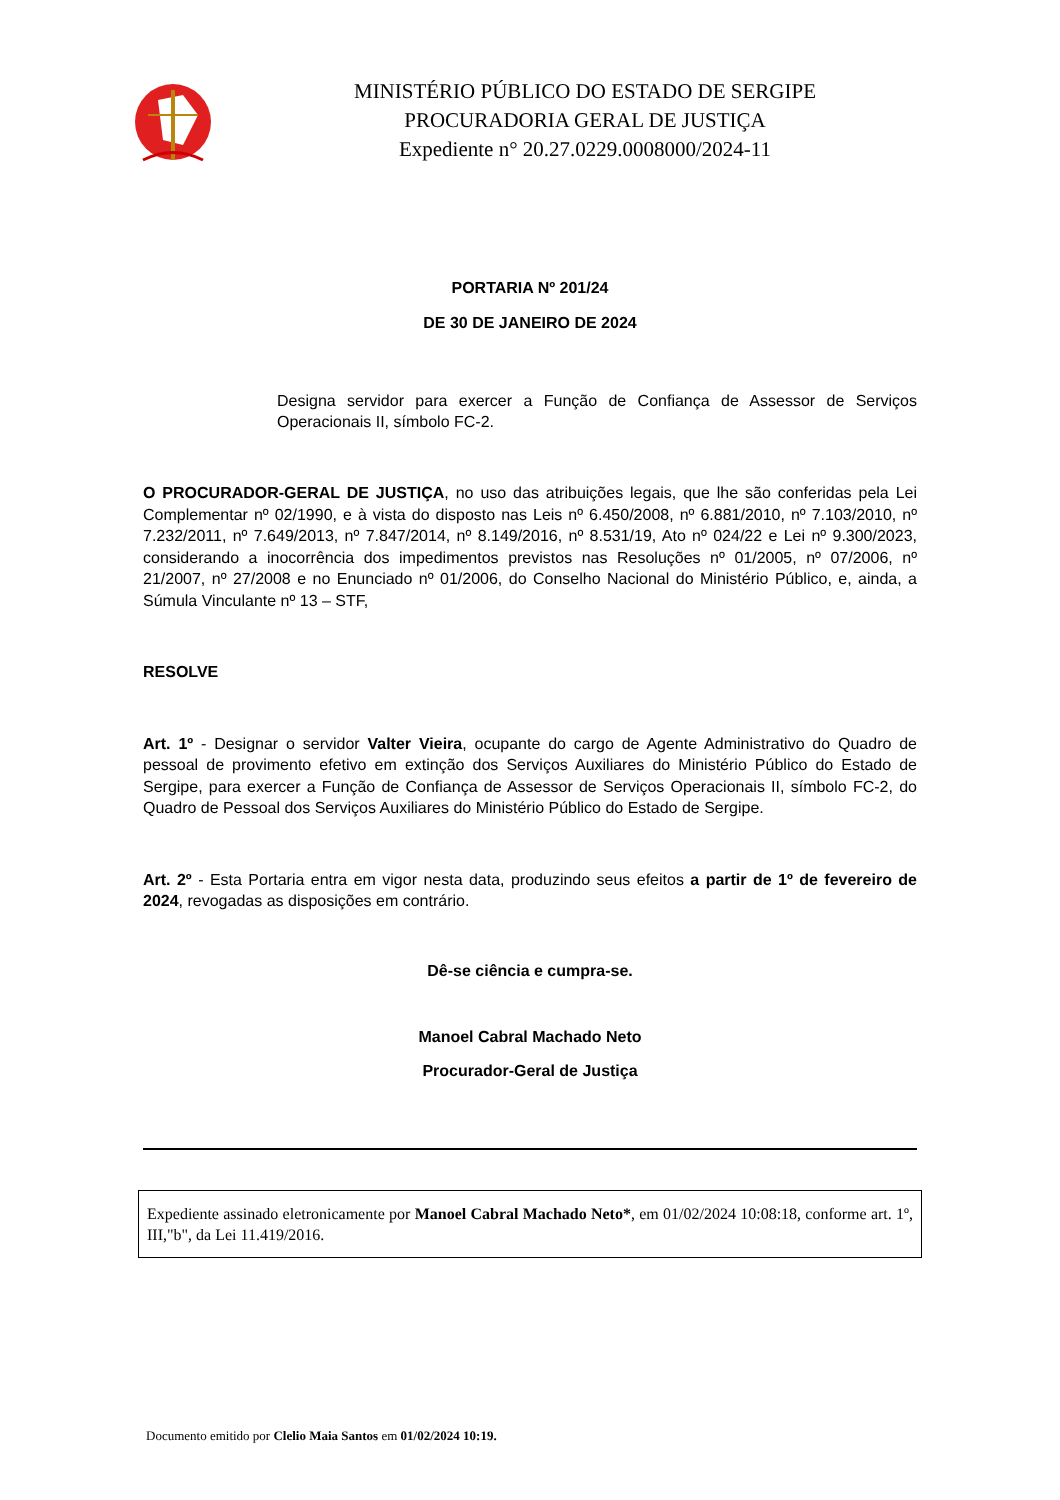MINISTÉRIO PÚBLICO DO ESTADO DE SERGIPE
PROCURADORIA GERAL DE JUSTIÇA
Expediente n° 20.27.0229.0008000/2024-11
PORTARIA Nº 201/24
DE 30 DE JANEIRO DE 2024
Designa servidor para exercer a Função de Confiança de Assessor de Serviços Operacionais II, símbolo FC-2.
O PROCURADOR-GERAL DE JUSTIÇA, no uso das atribuições legais, que lhe são conferidas pela Lei Complementar nº 02/1990, e à vista do disposto nas Leis nº 6.450/2008, nº 6.881/2010, nº 7.103/2010, nº 7.232/2011, nº 7.649/2013, nº 7.847/2014, nº 8.149/2016, nº 8.531/19, Ato nº 024/22 e Lei nº 9.300/2023, considerando a inocorrência dos impedimentos previstos nas Resoluções nº 01/2005, nº 07/2006, nº 21/2007, nº 27/2008 e no Enunciado nº 01/2006, do Conselho Nacional do Ministério Público, e, ainda, a Súmula Vinculante nº 13 – STF,
RESOLVE
Art. 1º - Designar o servidor Valter Vieira, ocupante do cargo de Agente Administrativo do Quadro de pessoal de provimento efetivo em extinção dos Serviços Auxiliares do Ministério Público do Estado de Sergipe, para exercer a Função de Confiança de Assessor de Serviços Operacionais II, símbolo FC-2, do Quadro de Pessoal dos Serviços Auxiliares do Ministério Público do Estado de Sergipe.
Art. 2º - Esta Portaria entra em vigor nesta data, produzindo seus efeitos a partir de 1º de fevereiro de 2024, revogadas as disposições em contrário.
Dê-se ciência e cumpra-se.
Manoel Cabral Machado Neto
Procurador-Geral de Justiça
Expediente assinado eletronicamente por Manoel Cabral Machado Neto*, em 01/02/2024 10:08:18, conforme art. 1º, III,"b", da Lei 11.419/2016.
Documento emitido por Clelio Maia Santos em 01/02/2024 10:19.